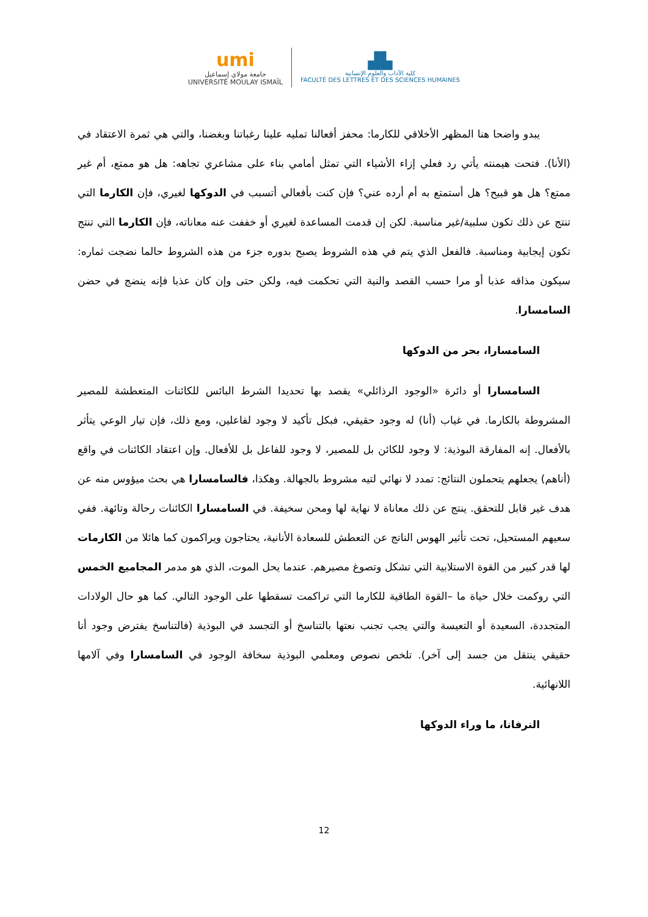umi
جامعة مولاي إسماعيل
UNIVERSITÉ MOULAY ISMAÏL
▟▙
كلية الآداب والعلوم الإنسانية
FACULTÉ DES LETTRES ET DES SCIENCES HUMAINES
يبدو واضحا هنا المظهر الأخلاقي للكارما: محفز أفعالنا تمليه علينا رغباتنا وبغضنا، والتي هي ثمرة الاعتقاد في (الأنا). فتحت هيمنته يأتي رد فعلي إزاء الأشياء التي تمثل أمامي بناء على مشاعري تجاهه: هل هو ممتع، أم غير ممتع؟ هل هو قبيح؟ هل أستمتع به أم أرده عني؟ فإن كنت بأفعالي أتسبب في الدوكها لغيري، فإن الكارما التي تنتج عن ذلك تكون سلبية/غير مناسبة. لكن إن قدمت المساعدة لغيري أو خففت عنه معاناته، فإن الكارما التي تنتج تكون إيجابية ومناسبة. فالفعل الذي يتم في هذه الشروط يصبح بدوره جزء من هذه الشروط حالما نضجت ثماره: سيكون مذاقه عذبا أو مرا حسب القصد والنية التي تحكمت فيه، ولكن حتى وإن كان عذبا فإنه ينضج في حضن السامسارا.
السامسارا، بحر من الدوكها
السامسارا أو دائرة «الوجود الرذائلي» يقصد بها تحديدا الشرط البائس للكائنات المتعطشة للمصير المشروطة بالكارما. في غياب (أنا) له وجود حقيقي، فبكل تأكيد لا وجود لفاعلين، ومع ذلك، فإن تيار الوعي يتأثر بالأفعال. إنه المفارقة البوذية: لا وجود للكائن بل للمصير، لا وجود للفاعل بل للأفعال. وإن اعتقاد الكائنات في واقع (أناهم) يجعلهم يتحملون النتائج: تمدد لا نهائي لتيه مشروط بالجهالة. وهكذا، فالسامسارا هي بحث ميؤوس منه عن هدف غير قابل للتحقق. ينتج عن ذلك معاناة لا نهاية لها ومحن سخيفة. في السامسارا الكائنات رحالة وتائهة. ففي سعيهم المستحيل، تحت تأثير الهوس الناتج عن التعطش للسعادة الأنانية، يحتاجون ويراكمون كما هائلا من الكارمات لها قدر كبير من القوة الاستلابية التي تشكل وتصوغ مصيرهم. عندما يحل الموت، الذي هو مدمر المجاميع الخمس التي روكمت خلال حياة ما –القوة الطاقية للكارما التي تراكمت تسقطها على الوجود التالي. كما هو حال الولادات المتجددة، السعيدة أو التعيسة والتي يجب تجنب نعتها بالتناسخ أو التجسد في البوذية (فالتناسخ يفترض وجود أنا حقيقي ينتقل من جسد إلى آخر). تلخص نصوص ومعلمي البوذية سخافة الوجود في السامسارا وفي آلامها اللانهائية.
النرفانا، ما وراء الدوكها
12